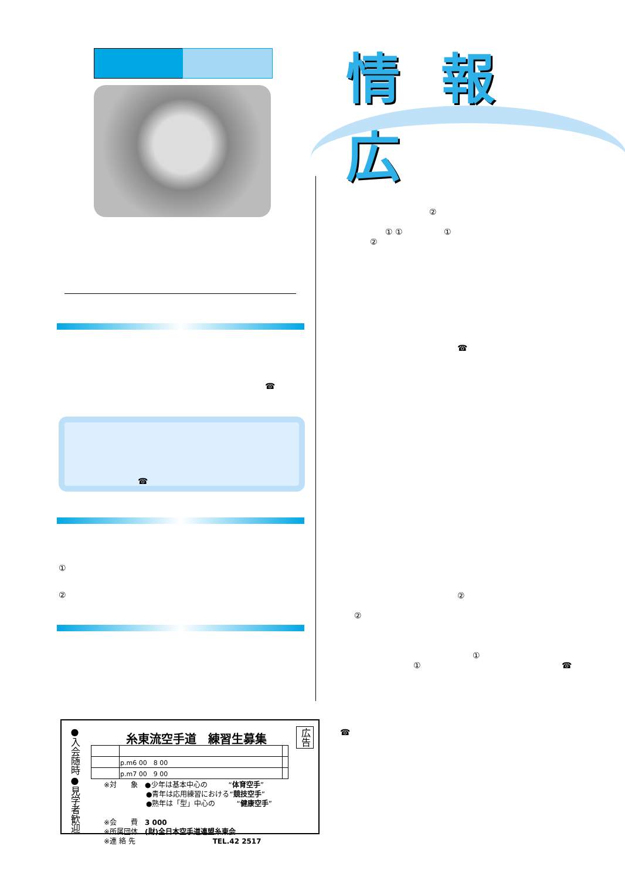情報広
☎
☎
①
②
②
① ① ①
②
☎
②
②
①
① ☎
☎
●入会随時●見学者歓迎
糸東流空手道　練習生募集
広告
| | p.m6 00 8 00 | |
| | p.m7 00 9 00 | |
※対　　象　●少年は基本中心の　　　“体育空手”
　　　　　　●青年は応用練習における“競技空手”
　　　　　　●熟年は「型」中心の　　　“健康空手”
※会　　費　3 000
※所属団体　(財)全日本空手道連盟糸東会
※連 絡 先　　　　　　　　　　　TEL.42 2517